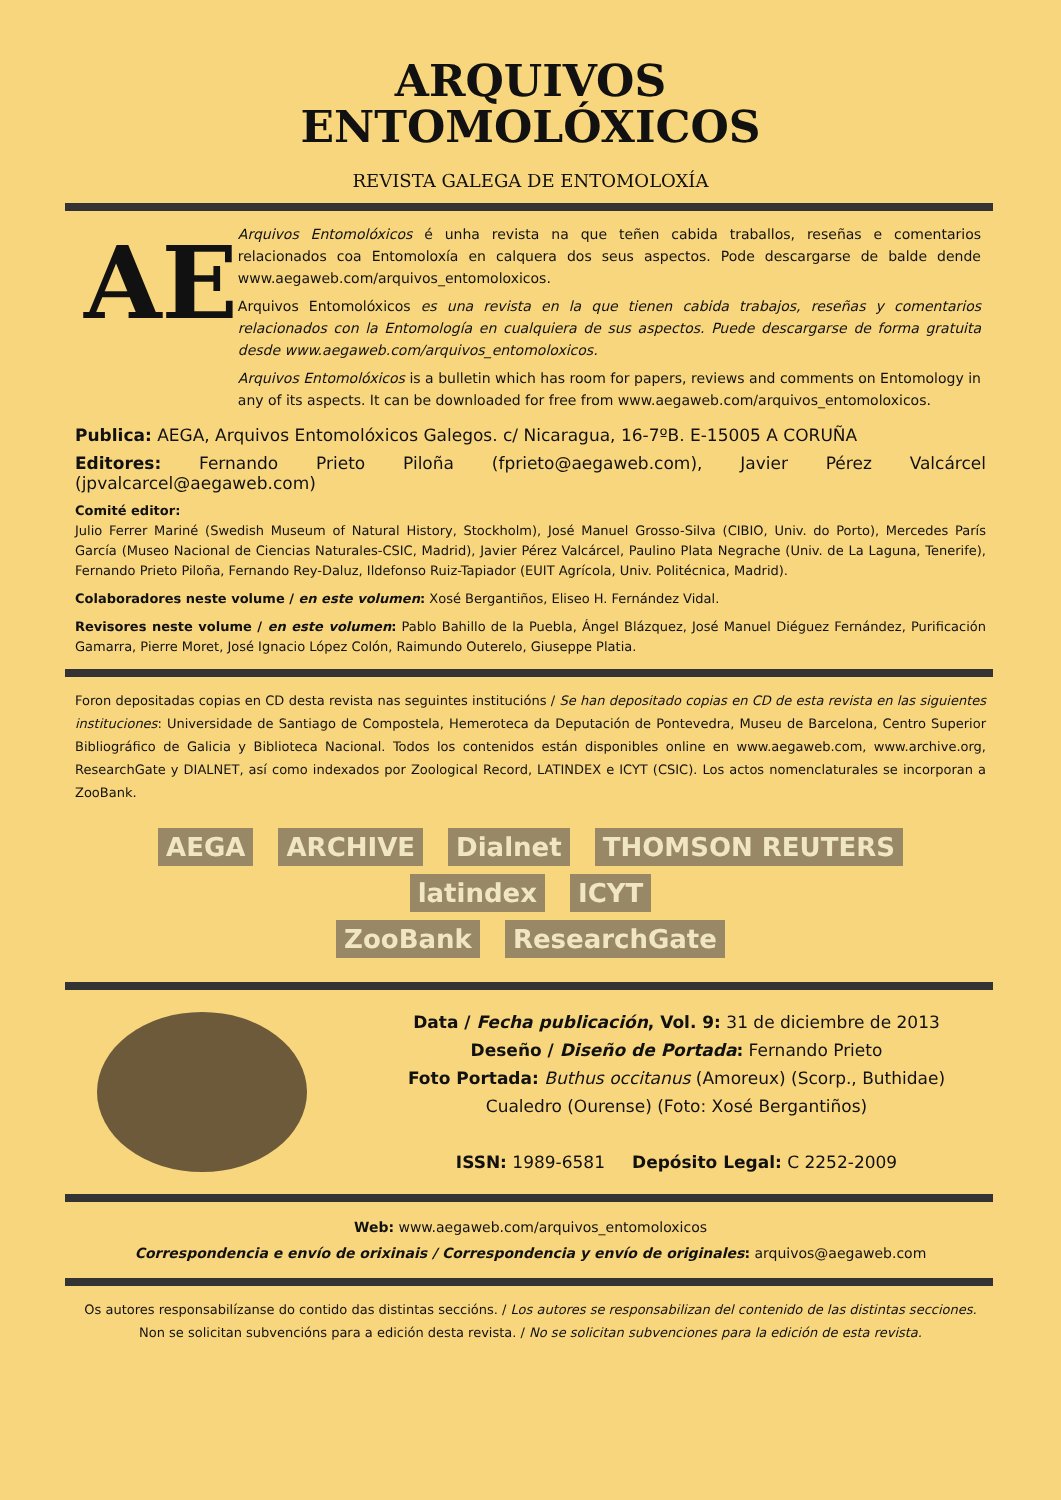ARQUIVOS
ENTOMOLÓXICOS
REVISTA GALEGA DE ENTOMOLOXÍA
AE
Arquivos Entomolóxicos é unha revista na que teñen cabida traballos, reseñas e comentarios relacionados coa Entomoloxía en calquera dos seus aspectos. Pode descargarse de balde dende www.aegaweb.com/arquivos_entomoloxicos.
Arquivos Entomolóxicos es una revista en la que tienen cabida trabajos, reseñas y comentarios relacionados con la Entomología en cualquiera de sus aspectos. Puede descargarse de forma gratuita desde www.aegaweb.com/arquivos_entomoloxicos.
Arquivos Entomolóxicos is a bulletin which has room for papers, reviews and comments on Entomology in any of its aspects. It can be downloaded for free from www.aegaweb.com/arquivos_entomoloxicos.
Publica: AEGA, Arquivos Entomolóxicos Galegos. c/ Nicaragua, 16-7ºB. E-15005 A CORUÑA
Editores: Fernando Prieto Piloña (fprieto@aegaweb.com), Javier Pérez Valcárcel (jpvalcarcel@aegaweb.com)
Comité editor:
Julio Ferrer Mariné (Swedish Museum of Natural History, Stockholm), José Manuel Grosso-Silva (CIBIO, Univ. do Porto), Mercedes París García (Museo Nacional de Ciencias Naturales-CSIC, Madrid), Javier Pérez Valcárcel, Paulino Plata Negrache (Univ. de La Laguna, Tenerife), Fernando Prieto Piloña, Fernando Rey-Daluz, Ildefonso Ruiz-Tapiador (EUIT Agrícola, Univ. Politécnica, Madrid).
Colaboradores neste volume / en este volumen: Xosé Bergantiños, Eliseo H. Fernández Vidal.
Revisores neste volume / en este volumen: Pablo Bahillo de la Puebla, Ángel Blázquez, José Manuel Diéguez Fernández, Purificación Gamarra, Pierre Moret, José Ignacio López Colón, Raimundo Outerelo, Giuseppe Platia.
Foron depositadas copias en CD desta revista nas seguintes institucións / Se han depositado copias en CD de esta revista en las siguientes instituciones: Universidade de Santiago de Compostela, Hemeroteca da Deputación de Pontevedra, Museu de Barcelona, Centro Superior Bibliográfico de Galicia y Biblioteca Nacional. Todos los contenidos están disponibles online en www.aegaweb.com, www.archive.org, ResearchGate y DIALNET, así como indexados por Zoological Record, LATINDEX e ICYT (CSIC). Los actos nomenclaturales se incorporan a ZooBank.
AEGA ARCHIVE Dialnet THOMSON REUTERS latindex ICYT
ZooBank ResearchGate
Data / Fecha publicación, Vol. 9: 31 de diciembre de 2013
Deseño / Diseño de Portada: Fernando Prieto
Foto Portada: Buthus occitanus (Amoreux) (Scorp., Buthidae)
Cualedro (Ourense) (Foto: Xosé Bergantiños)
ISSN: 1989-6581 Depósito Legal: C 2252-2009
Web: www.aegaweb.com/arquivos_entomoloxicos
Correspondencia e envío de orixinais / Correspondencia y envío de originales: arquivos@aegaweb.com
Os autores responsabilízanse do contido das distintas seccións. / Los autores se responsabilizan del contenido de las distintas secciones.
Non se solicitan subvencións para a edición desta revista. / No se solicitan subvenciones para la edición de esta revista.